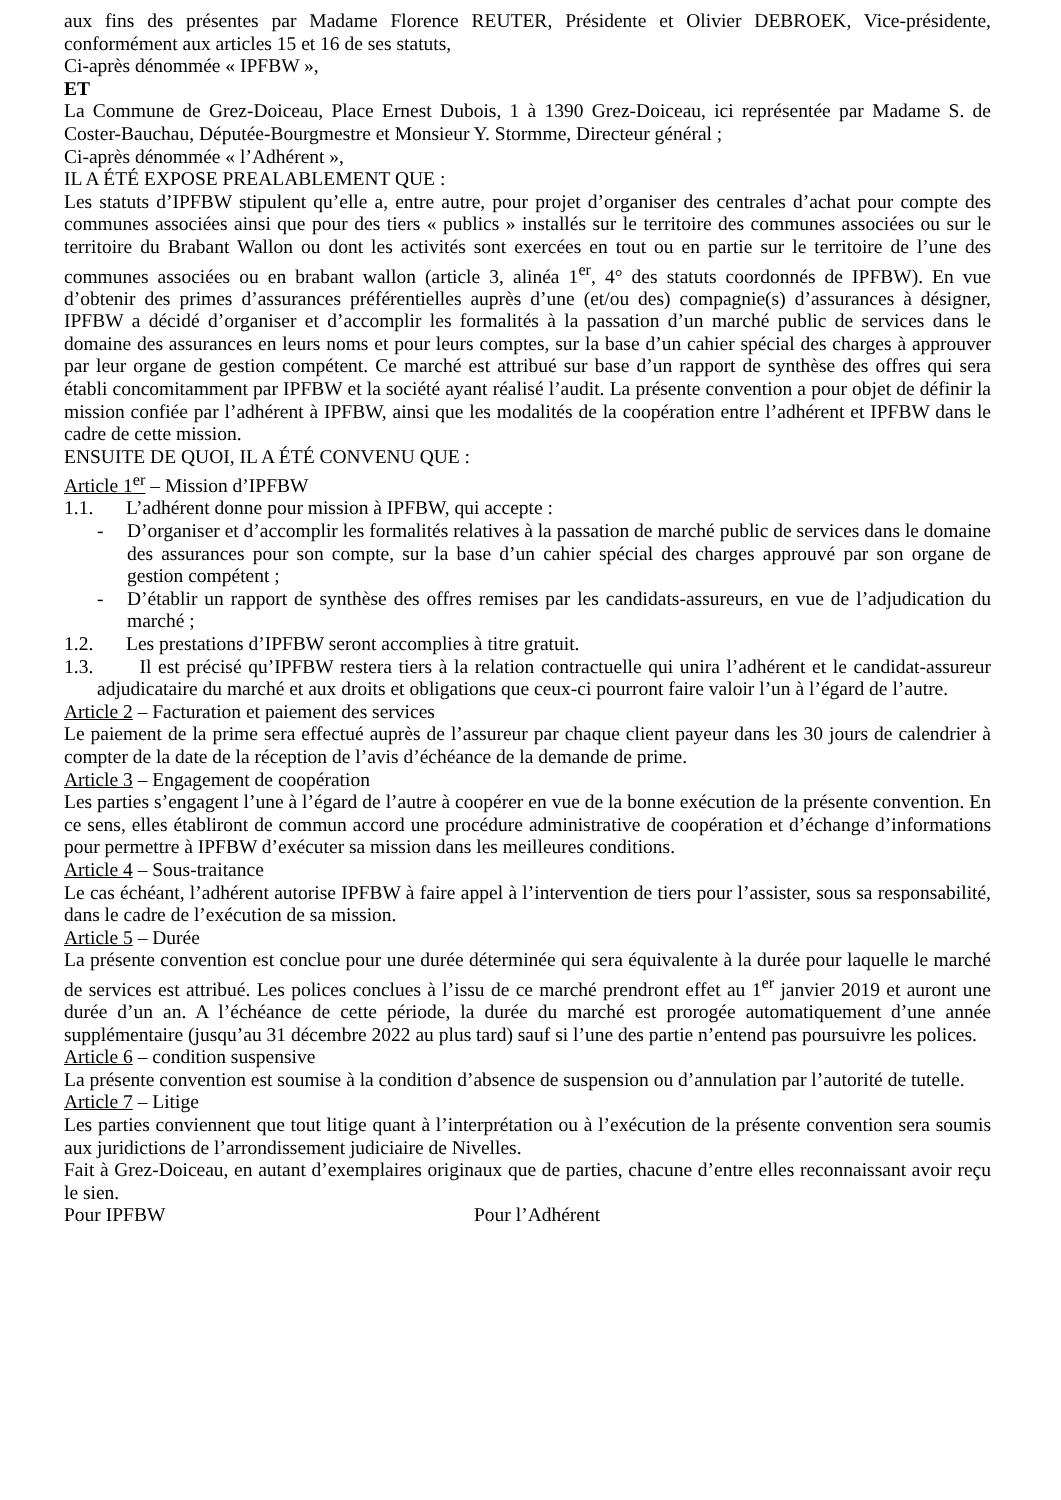aux fins des présentes par Madame Florence REUTER, Présidente et Olivier DEBROEK, Vice-présidente, conformément aux articles 15 et 16 de ses statuts,
Ci-après dénommée « IPFBW »,
ET
La Commune de Grez-Doiceau, Place Ernest Dubois, 1 à 1390 Grez-Doiceau, ici représentée par Madame S. de Coster-Bauchau, Députée-Bourgmestre et Monsieur Y. Stormme, Directeur général ;
Ci-après dénommée « l’Adhérent »,
IL A ÉTÉ EXPOSE PREALABLEMENT QUE :
Les statuts d’IPFBW stipulent qu’elle a, entre autre, pour projet d’organiser des centrales d’achat pour compte des communes associées ainsi que pour des tiers « publics » installés sur le territoire des communes associées ou sur le territoire du Brabant Wallon ou dont les activités sont exercées en tout ou en partie sur le territoire de l’une des communes associées ou en brabant wallon (article 3, alinéa 1<sup>er</sup>, 4° des statuts coordonnés de IPFBW). En vue d’obtenir des primes d’assurances préférentielles auprès d’une (et/ou des) compagnie(s) d’assurances à désigner, IPFBW a décidé d’organiser et d’accomplir les formalités à la passation d’un marché public de services dans le domaine des assurances en leurs noms et pour leurs comptes, sur la base d’un cahier spécial des charges à approuver par leur organe de gestion compétent. Ce marché est attribué sur base d’un rapport de synthèse des offres qui sera établi concomitamment par IPFBW et la société ayant réalisé l’audit. La présente convention a pour objet de définir la mission confiée par l’adhérent à IPFBW, ainsi que les modalités de la coopération entre l’adhérent et IPFBW dans le cadre de cette mission.
ENSUITE DE QUOI, IL A ÉTÉ CONVENU QUE :
Article 1<sup>er</sup> – Mission d’IPFBW
1.1. L’adhérent donne pour mission à IPFBW, qui accepte :
- D’organiser et d’accomplir les formalités relatives à la passation de marché public de services dans le domaine des assurances pour son compte, sur la base d’un cahier spécial des charges approuvé par son organe de gestion compétent ;
- D’établir un rapport de synthèse des offres remises par les candidats-assureurs, en vue de l’adjudication du marché ;
1.2. Les prestations d’IPFBW seront accomplies à titre gratuit.
1.3. Il est précisé qu’IPFBW restera tiers à la relation contractuelle qui unira l’adhérent et le candidat-assureur adjudicataire du marché et aux droits et obligations que ceux-ci pourront faire valoir l’un à l’égard de l’autre.
Article 2 – Facturation et paiement des services
Le paiement de la prime sera effectué auprès de l’assureur par chaque client payeur dans les 30 jours de calendrier à compter de la date de la réception de l’avis d’échéance de la demande de prime.
Article 3 – Engagement de coopération
Les parties s’engagent l’une à l’égard de l’autre à coopérer en vue de la bonne exécution de la présente convention. En ce sens, elles établiront de commun accord une procédure administrative de coopération et d’échange d’informations pour permettre à IPFBW d’exécuter sa mission dans les meilleures conditions.
Article 4 – Sous-traitance
Le cas échéant, l’adhérent autorise IPFBW à faire appel à l’intervention de tiers pour l’assister, sous sa responsabilité, dans le cadre de l’exécution de sa mission.
Article 5 – Durée
La présente convention est conclue pour une durée déterminée qui sera équivalente à la durée pour laquelle le marché de services est attribué. Les polices conclues à l’issu de ce marché prendront effet au 1<sup>er</sup> janvier 2019 et auront une durée d’un an. A l’échéance de cette période, la durée du marché est prorogée automatiquement d’une année supplémentaire (jusqu’au 31 décembre 2022 au plus tard) sauf si l’une des partie n’entend pas poursuivre les polices.
Article 6 – condition suspensive
La présente convention est soumise à la condition d’absence de suspension ou d’annulation par l’autorité de tutelle.
Article 7 – Litige
Les parties conviennent que tout litige quant à l’interprétation ou à l’exécution de la présente convention sera soumis aux juridictions de l’arrondissement judiciaire de Nivelles.
Fait à Grez-Doiceau, en autant d’exemplaires originaux que de parties, chacune d’entre elles reconnaissant avoir reçu le sien.
Pour IPFBW Pour l’Adhérent